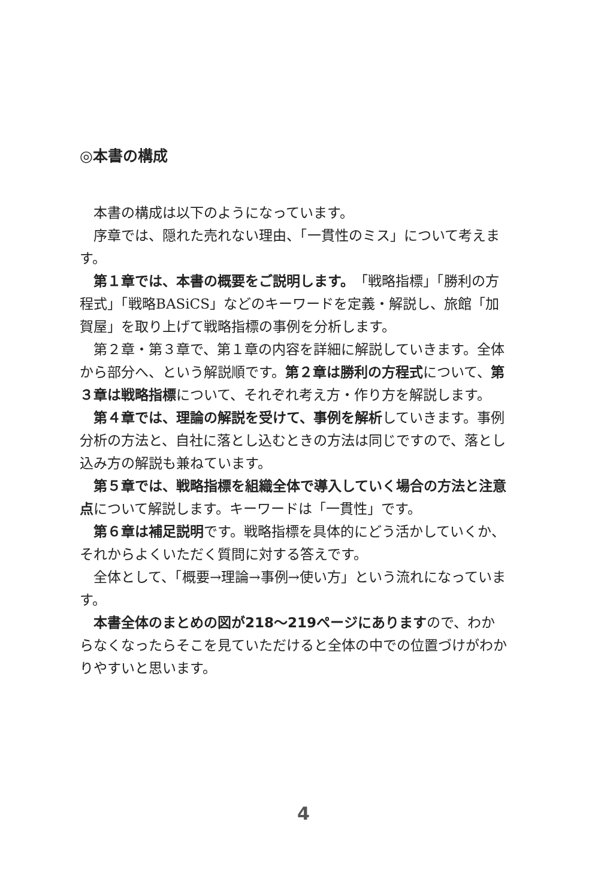◎本書の構成
本書の構成は以下のようになっています。
序章では、隠れた売れない理由、「一貫性のミス」について考えます。
第１章では、本書の概要をご説明します。「戦略指標」「勝利の方程式」「戦略BASiCS」などのキーワードを定義・解説し、旅館「加賀屋」を取り上げて戦略指標の事例を分析します。
第２章・第３章で、第１章の内容を詳細に解説していきます。全体から部分へ、という解説順です。第２章は勝利の方程式について、第３章は戦略指標について、それぞれ考え方・作り方を解説します。
第４章では、理論の解説を受けて、事例を解析していきます。事例分析の方法と、自社に落とし込むときの方法は同じですので、落とし込み方の解説も兼ねています。
第５章では、戦略指標を組織全体で導入していく場合の方法と注意点について解説します。キーワードは「一貫性」です。
第６章は補足説明です。戦略指標を具体的にどう活かしていくか、それからよくいただく質問に対する答えです。
全体として、「概要→理論→事例→使い方」という流れになっています。
本書全体のまとめの図が218〜219ページにありますので、わからなくなったらそこを見ていただけると全体の中での位置づけがわかりやすいと思います。
4